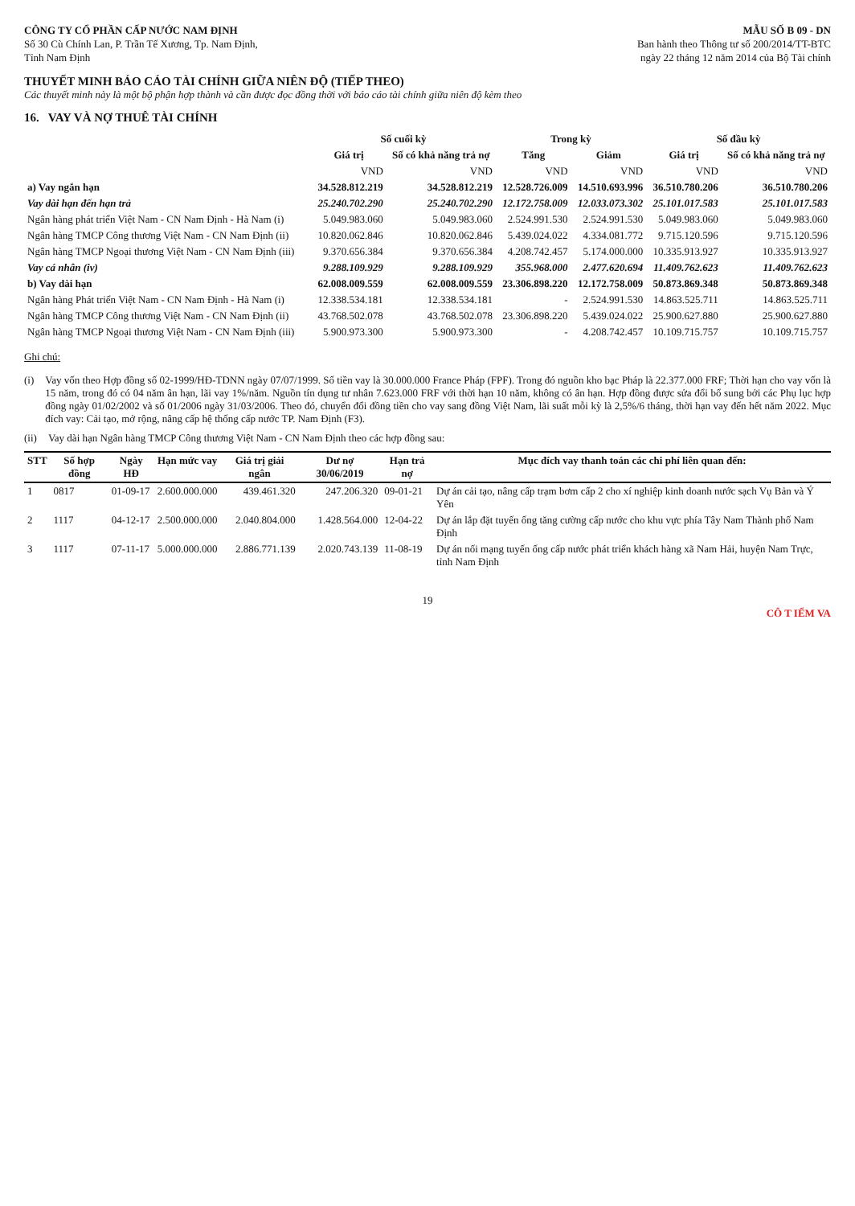CÔNG TY CỔ PHẦN CẤP NƯỚC NAM ĐỊNH
Số 30 Cù Chính Lan, P. Trần Tế Xương, Tp. Nam Định,
Tỉnh Nam Định
MẪU SỐ B 09 - DN
Ban hành theo Thông tư số 200/2014/TT-BTC
ngày 22 tháng 12 năm 2014 của Bộ Tài chính
THUYẾT MINH BÁO CÁO TÀI CHÍNH GIỮA NIÊN ĐỘ (TIẾP THEO)
Các thuyết minh này là một bộ phận hợp thành và cần được đọc đồng thời với báo cáo tài chính giữa niên độ kèm theo
16. VAY VÀ NỢ THUÊ TÀI CHÍNH
| | Số cuối kỳ | | Trong kỳ | | Số đầu kỳ | |
| --- | --- | --- | --- | --- | --- | --- |
| | Giá trị | Số có khả năng trả nợ | Tăng | Giảm | Giá trị | Số có khả năng trả nợ |
| | VND | VND | VND | VND | VND | VND |
| a) Vay ngắn hạn | 34.528.812.219 | 34.528.812.219 | 12.528.726.009 | 14.510.693.996 | 36.510.780.206 | 36.510.780.206 |
| Vay dài hạn đến hạn trả | 25.240.702.290 | 25.240.702.290 | 12.172.758.009 | 12.033.073.302 | 25.101.017.583 | 25.101.017.583 |
| Ngân hàng phát triển Việt Nam - CN Nam Định - Hà Nam (i) | 5.049.983.060 | 5.049.983.060 | 2.524.991.530 | 2.524.991.530 | 5.049.983.060 | 5.049.983.060 |
| Ngân hàng TMCP Công thương Việt Nam - CN Nam Định (ii) | 10.820.062.846 | 10.820.062.846 | 5.439.024.022 | 4.334.081.772 | 9.715.120.596 | 9.715.120.596 |
| Ngân hàng TMCP Ngoại thương Việt Nam - CN Nam Định (iii) | 9.370.656.384 | 9.370.656.384 | 4.208.742.457 | 5.174.000.000 | 10.335.913.927 | 10.335.913.927 |
| Vay cá nhân (iv) | 9.288.109.929 | 9.288.109.929 | 355.968.000 | 2.477.620.694 | 11.409.762.623 | 11.409.762.623 |
| b) Vay dài hạn | 62.008.009.559 | 62.008.009.559 | 23.306.898.220 | 12.172.758.009 | 50.873.869.348 | 50.873.869.348 |
| Ngân hàng Phát triển Việt Nam - CN Nam Định - Hà Nam (i) | 12.338.534.181 | 12.338.534.181 | - | 2.524.991.530 | 14.863.525.711 | 14.863.525.711 |
| Ngân hàng TMCP Công thương Việt Nam - CN Nam Định (ii) | 43.768.502.078 | 43.768.502.078 | 23.306.898.220 | 5.439.024.022 | 25.900.627.880 | 25.900.627.880 |
| Ngân hàng TMCP Ngoại thương Việt Nam - CN Nam Định (iii) | 5.900.973.300 | 5.900.973.300 | - | 4.208.742.457 | 10.109.715.757 | 10.109.715.757 |
Ghi chú:
(i) Vay vốn theo Hợp đồng số 02-1999/HĐ-TDNN ngày 07/07/1999. Số tiền vay là 30.000.000 France Pháp (FPF). Trong đó nguồn kho bạc Pháp là 22.377.000 FRF; Thời hạn cho vay vốn là 15 năm, trong đó có 04 năm ân hạn, lãi vay 1%/năm. Nguồn tín dụng tư nhân 7.623.000 FRF với thời hạn 10 năm, không có ân hạn. Hợp đồng được sửa đổi bổ sung bởi các Phụ lục hợp đồng ngày 01/02/2002 và số 01/2006 ngày 31/03/2006. Theo đó, chuyển đổi đồng tiền cho vay sang đồng Việt Nam, lãi suất mỗi kỳ là 2,5%/6 tháng, thời hạn vay đến hết năm 2022. Mục đích vay: Cải tạo, mở rộng, nâng cấp hệ thống cấp nước TP. Nam Định (F3).
(ii) Vay dài hạn Ngân hàng TMCP Công thương Việt Nam - CN Nam Định theo các hợp đồng sau:
| STT | Số hợp đồng | Ngày HĐ | Hạn mức vay | Giá trị giải ngân | Dư nợ 30/06/2019 | Hạn trả nợ | Mục đích vay thanh toán các chi phí liên quan đến: |
| --- | --- | --- | --- | --- | --- | --- | --- |
| 1 | 0817 | 01-09-17 | 2.600.000.000 | 439.461.320 | 247.206.320 | 09-01-21 | Dự án cải tạo, nâng cấp trạm bơm cấp 2 cho xí nghiệp kinh doanh nước sạch Vụ Bản và Ý Yên |
| 2 | 1117 | 04-12-17 | 2.500.000.000 | 2.040.804.000 | 1.428.564.000 | 12-04-22 | Dự án lắp đặt tuyến ống tăng cường cấp nước cho khu vực phía Tây Nam Thành phố Nam Định |
| 3 | 1117 | 07-11-17 | 5.000.000.000 | 2.886.771.139 | 2.020.743.139 | 11-08-19 | Dự án nối mạng tuyến ống cấp nước phát triển khách hàng xã Nam Hải, huyện Nam Trực, tỉnh Nam Định |
19
CÔ T IỂM VA